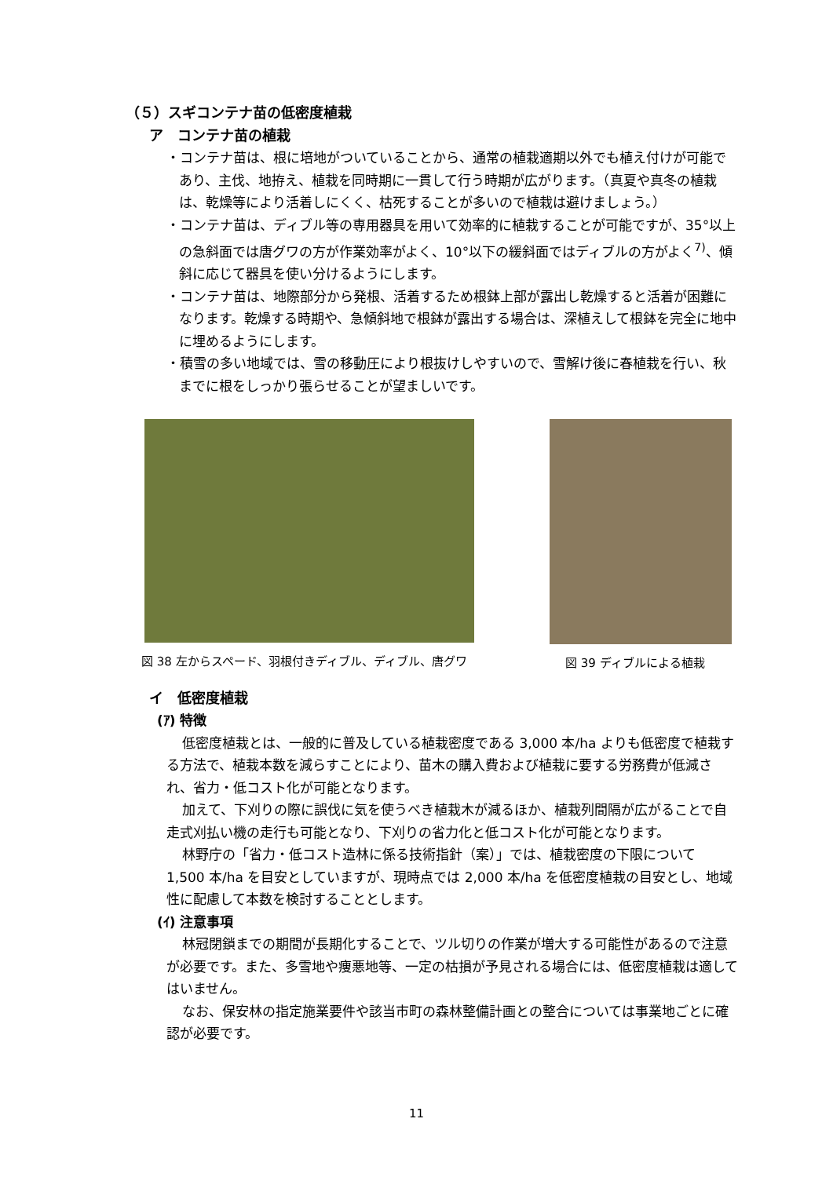（５）スギコンテナ苗の低密度植栽
ア　コンテナ苗の植栽
・コンテナ苗は、根に培地がついていることから、通常の植栽適期以外でも植え付けが可能であり、主伐、地拵え、植栽を同時期に一貫して行う時期が広がります。（真夏や真冬の植栽は、乾燥等により活着しにくく、枯死することが多いので植栽は避けましょう。）
・コンテナ苗は、ディブル等の専用器具を用いて効率的に植栽することが可能ですが、35°以上の急斜面では唐グワの方が作業効率がよく、10°以下の緩斜面ではディブルの方がよく<sup>7)</sup>、傾斜に応じて器具を使い分けるようにします。
・コンテナ苗は、地際部分から発根、活着するため根鉢上部が露出し乾燥すると活着が困難になります。乾燥する時期や、急傾斜地で根鉢が露出する場合は、深植えして根鉢を完全に地中に埋めるようにします。
・積雪の多い地域では、雪の移動圧により根抜けしやすいので、雪解け後に春植栽を行い、秋までに根をしっかり張らせることが望ましいです。
図 38 左からスペード、羽根付きディブル、ディブル、唐グワ 図 39 ディブルによる植栽
イ　低密度植栽
(ｱ) 特徴
低密度植栽とは、一般的に普及している植栽密度である 3,000 本/ha よりも低密度で植栽する方法で、植栽本数を減らすことにより、苗木の購入費および植栽に要する労務費が低減され、省力・低コスト化が可能となります。
加えて、下刈りの際に誤伐に気を使うべき植栽木が減るほか、植栽列間隔が広がることで自走式刈払い機の走行も可能となり、下刈りの省力化と低コスト化が可能となります。
林野庁の「省力・低コスト造林に係る技術指針（案）」では、植栽密度の下限について 1,500 本/ha を目安としていますが、現時点では 2,000 本/ha を低密度植栽の目安とし、地域性に配慮して本数を検討することとします。
(ｲ) 注意事項
林冠閉鎖までの期間が長期化することで、ツル切りの作業が増大する可能性があるので注意が必要です。また、多雪地や痩悪地等、一定の枯損が予見される場合には、低密度植栽は適してはいません。
なお、保安林の指定施業要件や該当市町の森林整備計画との整合については事業地ごとに確認が必要です。
11